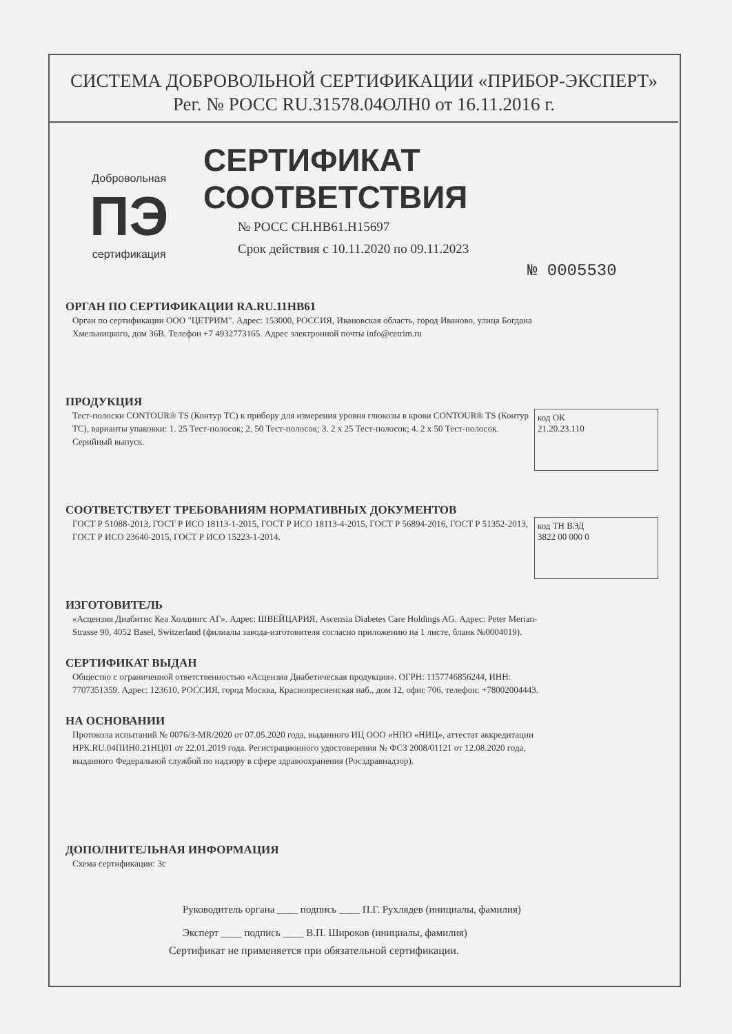СИСТЕМА ДОБРОВОЛЬНОЙ СЕРТИФИКАЦИИ «ПРИБОР-ЭКСПЕРТ»
Рег. № РОСС RU.31578.04ОЛН0 от 16.11.2016 г.
Добровольная
ПЭ
сертификация
СЕРТИФИКАТ СООТВЕТСТВИЯ
№ РОСС CH.HB61.H15697
Срок действия с 10.11.2020 по 09.11.2023
№ 0005530
ОРГАН ПО СЕРТИФИКАЦИИ RA.RU.11HB61
Орган по сертификации ООО "ЦЕТРИМ". Адрес: 153000, РОССИЯ, Ивановская область, город Иваново, улица Богдана Хмельницкого, дом 36В. Телефон +7 4932773165. Адрес электронной почты info@cetrim.ru
ПРОДУКЦИЯ
код ОК
21.20.23.110
Тест-полоски CONTOUR® TS (Контур ТС) к прибору для измерения уровня глюкозы в крови CONTOUR® TS (Контур ТС), варианты упаковки: 1. 25 Тест-полосок; 2. 50 Тест-полосок; 3. 2 x 25 Тест-полосок; 4. 2 x 50 Тест-полосок. Серийный выпуск.
СООТВЕТСТВУЕТ ТРЕБОВАНИЯМ НОРМАТИВНЫХ ДОКУМЕНТОВ
код ТН ВЭД
3822 00 000 0
ГОСТ Р 51088-2013, ГОСТ Р ИСО 18113-1-2015, ГОСТ Р ИСО 18113-4-2015, ГОСТ Р 56894-2016, ГОСТ Р 51352-2013, ГОСТ Р ИСО 23640-2015, ГОСТ Р ИСО 15223-1-2014.
ИЗГОТОВИТЕЛЬ
«Асцензия Диабитис Кеа Холдингс АГ». Адрес: ШВЕЙЦАРИЯ, Ascensia Diabetes Care Holdings AG. Адрес: Peter Merian-Strasse 90, 4052 Basel, Switzerland (филиалы завода-изготовителя согласно приложению на 1 листе, бланк №0004019).
СЕРТИФИКАТ ВЫДАН
Общество с ограниченной ответственностью «Асцензия Диабетическая продукция». ОГРН: 1157746856244, ИНН: 7707351359. Адрес: 123610, РОССИЯ, город Москва, Краснопресненская наб., дом 12, офис 706, телефон: +78002004443.
НА ОСНОВАНИИ
Протокола испытаний № 0076/3-MR/2020 от 07.05.2020 года, выданного ИЦ ООО «НПО «НИЦ», аттестат аккредитации НРК.RU.04ПИН0.21НЦ01 от 22.01.2019 года. Регистрационного удостоверения № ФСЗ 2008/01121 от 12.08.2020 года, выданного Федеральной службой по надзору в сфере здравоохранения (Росздравнадзор).
ДОПОЛНИТЕЛЬНАЯ ИНФОРМАЦИЯ
Схема сертификации: 3с
Руководитель органа ____ подпись ____ П.Г. Рухлядев (инициалы, фамилия)
Эксперт ____ подпись ____ В.П. Широков (инициалы, фамилия)
Сертификат не применяется при обязательной сертификации.